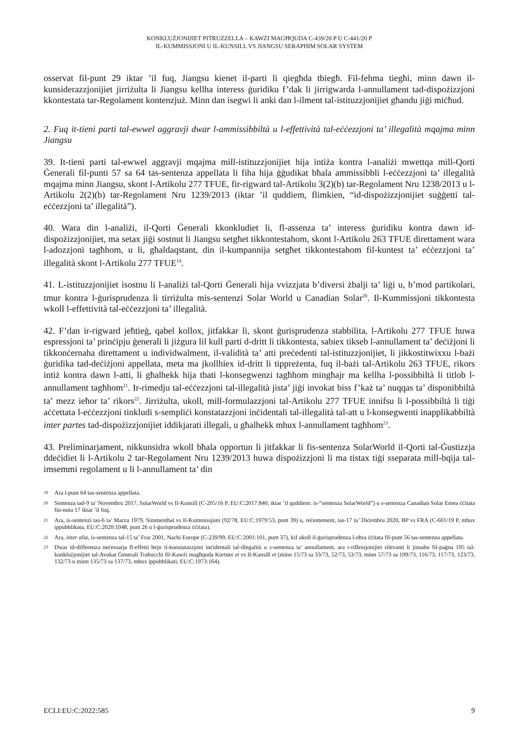KONKLUŻJONIJIET PITRUZZELLA – KAWŻI MAGĦQUDA C-439/20 P U C-441/20 P
IL-KUMMISSJONI U IL-KUNSILL VS JIANGSU SERAPHIM SOLAR SYSTEM
osservat fil-punt 29 iktar ’il fuq, Jiangsu kienet il-parti li qiegħda tbiegħ. Fil-fehma tiegħi, minn dawn il-kunsiderazzjonijiet jirriżulta li Jiangsu kellha interess ġuridiku f’dak li jirrigwarda l-annullament tad-dispożizzjoni kkontestata tar-Regolament kontenzjuż. Minn dan isegwi li anki dan l-ilment tal-istituzzjonijiet għandu jiġi miċħud.
2. Fuq it-tieni parti tal-ewwel aggravji dwar l-ammissibbiltà u l-effettività tal-eċċezzjoni ta’ illegalità mqajma minn Jiangsu
39. It-tieni parti tal-ewwel aggravji mqajma mill-istituzzjonijiet hija intiża kontra l-analiżi mwettqa mill-Qorti Ġenerali fil-punti 57 sa 64 tas-sentenza appellata li fiha hija ġġudikat bħala ammissibbli l-eċċezzjoni ta’ illegalità mqajma minn Jiangsu, skont l-Artikolu 277 TFUE, fir-rigward tal-Artikolu 3(2)(b) tar-Regolament Nru 1238/2013 u l-Artikolu 2(2)(b) tar-Regolament Nru 1239/2013 (iktar ’il quddiem, flimkien, “id-dispożizzjonijiet suġġetti tal-eċċezzjoni ta’ illegalità”).
40. Wara din l-analiżi, il-Qorti Ġenerali kkonkludiet li, fl-assenza ta’ interess ġuridiku kontra dawn id-dispożizzjonijiet, ma setax jiġi sostnut li Jiangsu setgħet tikkontestahom, skont l-Artikolu 263 TFUE direttament wara l-adozzjoni tagħhom, u li, għaldaqstant, din il-kumpannija setgħet tikkontestahom fil-kuntest ta’ eċċezzjoni ta’ illegalità skont l-Artikolu 277 TFUE<sup>19</sup>.
41. L-istituzzjonijiet isostnu li l-analiżi tal-Qorti Ġenerali hija vvizzjata b’diversi żbalji ta’ liġi u, b’mod partikolari, tmur kontra l-ġurisprudenza li tirriżulta mis-sentenzi Solar World u Canadian Solar<sup>20</sup>. Il-Kummissjoni tikkontesta wkoll l-effettività tal-eċċezzjoni ta’ illegalità.
42. F’dan ir-rigward jeħtieġ, qabel kollox, jitfakkar li, skont ġurisprudenza stabbilita, l-Artikolu 277 TFUE huwa espressjoni ta’ prinċipju ġenerali li jiżgura lil kull parti d-dritt li tikkontesta, sabiex tikseb l-annullament ta’ deċiżjoni li tikkonċernaha direttament u individwalment, il-validità ta’ atti preċedenti tal-istituzzjonijiet, li jikkostitwixxu l-bażi ġuridika tad-deċiżjoni appellata, meta ma jkollhiex id-dritt li tippreżenta, fuq il-bażi tal-Artikolu 263 TFUE, rikors intiż kontra dawn l-atti, li għalhekk hija tbati l-konsegwenzi tagħhom mingħajr ma kellha l-possibbiltà li titlob l-annullament tagħhom<sup>21</sup>. Ir-rimedju tal-eċċezzjoni tal-illegalità jista’ jiġi invokat biss f’każ ta’ nuqqas ta’ disponibbiltà ta’ mezz ieħor ta’ rikors<sup>22</sup>. Jirriżulta, ukoll, mill-formulazzjoni tal-Artikolu 277 TFUE innifsu li l-possibbiltà li tiġi aċċettata l-eċċezzjoni tinkludi s-sempliċi konstatazzjoni inċidentali tal-illegalità tal-att u l-konsegwenti inapplikabbiltà inter partes tad-dispożizzjonijiet iddikjarati illegali, u għalhekk mhux l-annullament tagħhom<sup>23</sup>.
43. Preliminarjament, nikkunsidra wkoll bħala opportun li jitfakkar li fis-sentenza SolarWorld il-Qorti tal-Ġustizzja ddeċidiet li l-Artikolu 2 tar-Regolament Nru 1239/2013 huwa dispożizzjoni li ma tistax tiġi sseparata mill-bqija tal-imsemmi regolament u li l-annullament ta’ din
19 Ara l-punt 64 tas-sentenza appellata.
20 Sentenza tad-9 ta’ Novembru 2017, SolarWorld vs Il-Kunsill (C-205/16 P, EU:C:2017:840, iktar ’il quddiem: is-“sentenza SolarWorld”) u s-sentenza Canadian Solar Emea ċċitata fin-nota 17 iktar ’il fuq.
21 Ara, is-sentenzi tas-6 ta’ Marzu 1979, Simmenthal vs Il-Kummissjoni (92/78, EU:C:1979:53, punt 39) u, reċentement, tas-17 ta’ Diċembru 2020, BP vs FRA (C-601/19 P, mhux ippubblikata, EU:C:2020:1048, punt 26 u l-ġurisprudenza ċċitata).
22 Ara, inter alia, is-sentenza tal-15 ta’ Frar 2001, Nachi Europe (C-239/99, EU:C:2001:101, punt 37), kif ukoll il-ġurisprudenza l-oħra ċċitata fil-punt 56 tas-sentenza appellata.
23 Dwar id-differenza neċessarja fl-effetti bejn il-konstatazzjoni inċidentali tal-illegalità u s-sentenza ta’ annullament, ara r-riflessjonijiet rilevanti li jinsabu fil-paġna 195 tal-konklużjonijiet tal-Avukat Ġenerali Trabucchi fil-Kawżi magħquda Kortner et vs Il-Kunsill et (minn 15/73 sa 33/73, 52/73, 53/73, minn 57/73 sa 109/73, 116/73, 117/73, 123/73, 132/73 u minn 135/73 sa 137/73, mhux ippubblikati, EU:C:1973:164).
ECLI:EU:C:2022:585 9